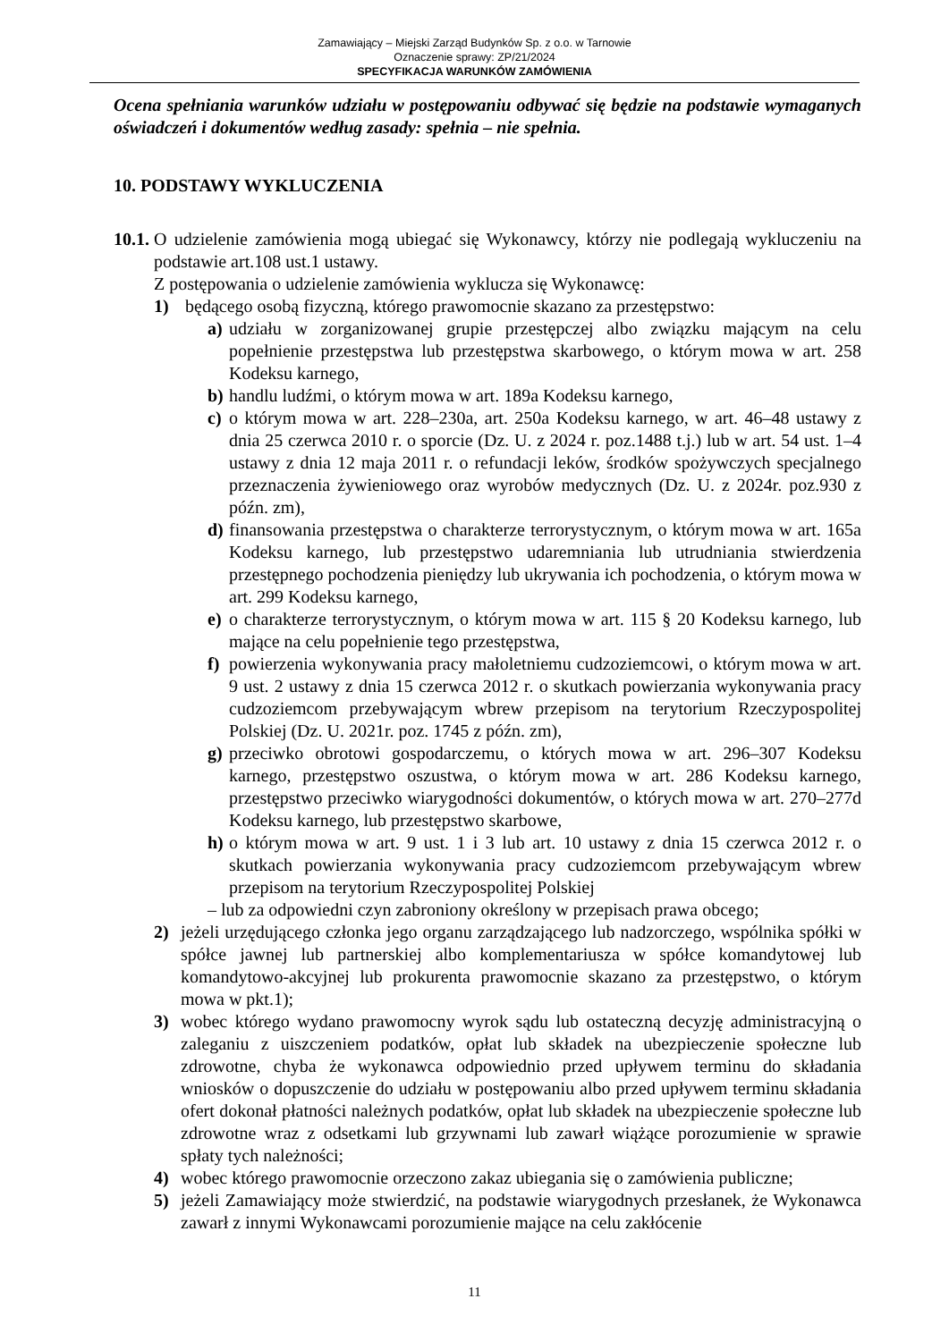Zamawiający – Miejski Zarząd Budynków Sp. z o.o. w Tarnowie
Oznaczenie sprawy: ZP/21/2024
SPECYFIKACJA WARUNKÓW ZAMÓWIENIA
Ocena spełniania warunków udziału w postępowaniu odbywać się będzie na podstawie wymaganych oświadczeń i dokumentów według zasady: spełnia – nie spełnia.
10. PODSTAWY WYKLUCZENIA
10.1.
O udzielenie zamówienia mogą ubiegać się Wykonawcy, którzy nie podlegają wykluczeniu na podstawie art.108 ust.1 ustawy.
Z postępowania o udzielenie zamówienia wyklucza się Wykonawcę:
1) będącego osobą fizyczną, którego prawomocnie skazano za przestępstwo:
a) udziału w zorganizowanej grupie przestępczej albo związku mającym na celu popełnienie przestępstwa lub przestępstwa skarbowego, o którym mowa w art. 258 Kodeksu karnego,
b) handlu ludźmi, o którym mowa w art. 189a Kodeksu karnego,
c) o którym mowa w art. 228–230a, art. 250a Kodeksu karnego, w art. 46–48 ustawy z dnia 25 czerwca 2010 r. o sporcie (Dz. U. z 2024 r. poz.1488 t.j.) lub w art. 54 ust. 1–4 ustawy z dnia 12 maja 2011 r. o refundacji leków, środków spożywczych specjalnego przeznaczenia żywieniowego oraz wyrobów medycznych (Dz. U. z 2024r. poz.930 z późn. zm),
d) finansowania przestępstwa o charakterze terrorystycznym, o którym mowa w art. 165a Kodeksu karnego, lub przestępstwo udaremniania lub utrudniania stwierdzenia przestępnego pochodzenia pieniędzy lub ukrywania ich pochodzenia, o którym mowa w art. 299 Kodeksu karnego,
e) o charakterze terrorystycznym, o którym mowa w art. 115 § 20 Kodeksu karnego, lub mające na celu popełnienie tego przestępstwa,
f) powierzenia wykonywania pracy małoletniemu cudzoziemcowi, o którym mowa w art. 9 ust. 2 ustawy z dnia 15 czerwca 2012 r. o skutkach powierzania wykonywania pracy cudzoziemcom przebywającym wbrew przepisom na terytorium Rzeczypospolitej Polskiej (Dz. U. 2021r. poz. 1745 z późn. zm),
g) przeciwko obrotowi gospodarczemu, o których mowa w art. 296–307 Kodeksu karnego, przestępstwo oszustwa, o którym mowa w art. 286 Kodeksu karnego, przestępstwo przeciwko wiarygodności dokumentów, o których mowa w art. 270–277d Kodeksu karnego, lub przestępstwo skarbowe,
h) o którym mowa w art. 9 ust. 1 i 3 lub art. 10 ustawy z dnia 15 czerwca 2012 r. o skutkach powierzania wykonywania pracy cudzoziemcom przebywającym wbrew przepisom na terytorium Rzeczypospolitej Polskiej
– lub za odpowiedni czyn zabroniony określony w przepisach prawa obcego;
2) jeżeli urzędującego członka jego organu zarządzającego lub nadzorczego, wspólnika spółki w spółce jawnej lub partnerskiej albo komplementariusza w spółce komandytowej lub komandytowo-akcyjnej lub prokurenta prawomocnie skazano za przestępstwo, o którym mowa w pkt.1);
3) wobec którego wydano prawomocny wyrok sądu lub ostateczną decyzję administracyjną o zaleganiu z uiszczeniem podatków, opłat lub składek na ubezpieczenie społeczne lub zdrowotne, chyba że wykonawca odpowiednio przed upływem terminu do składania wniosków o dopuszczenie do udziału w postępowaniu albo przed upływem terminu składania ofert dokonał płatności należnych podatków, opłat lub składek na ubezpieczenie społeczne lub zdrowotne wraz z odsetkami lub grzywnami lub zawarł wiążące porozumienie w sprawie spłaty tych należności;
4) wobec którego prawomocnie orzeczono zakaz ubiegania się o zamówienia publiczne;
5) jeżeli Zamawiający może stwierdzić, na podstawie wiarygodnych przesłanek, że Wykonawca zawarł z innymi Wykonawcami porozumienie mające na celu zakłócenie
11